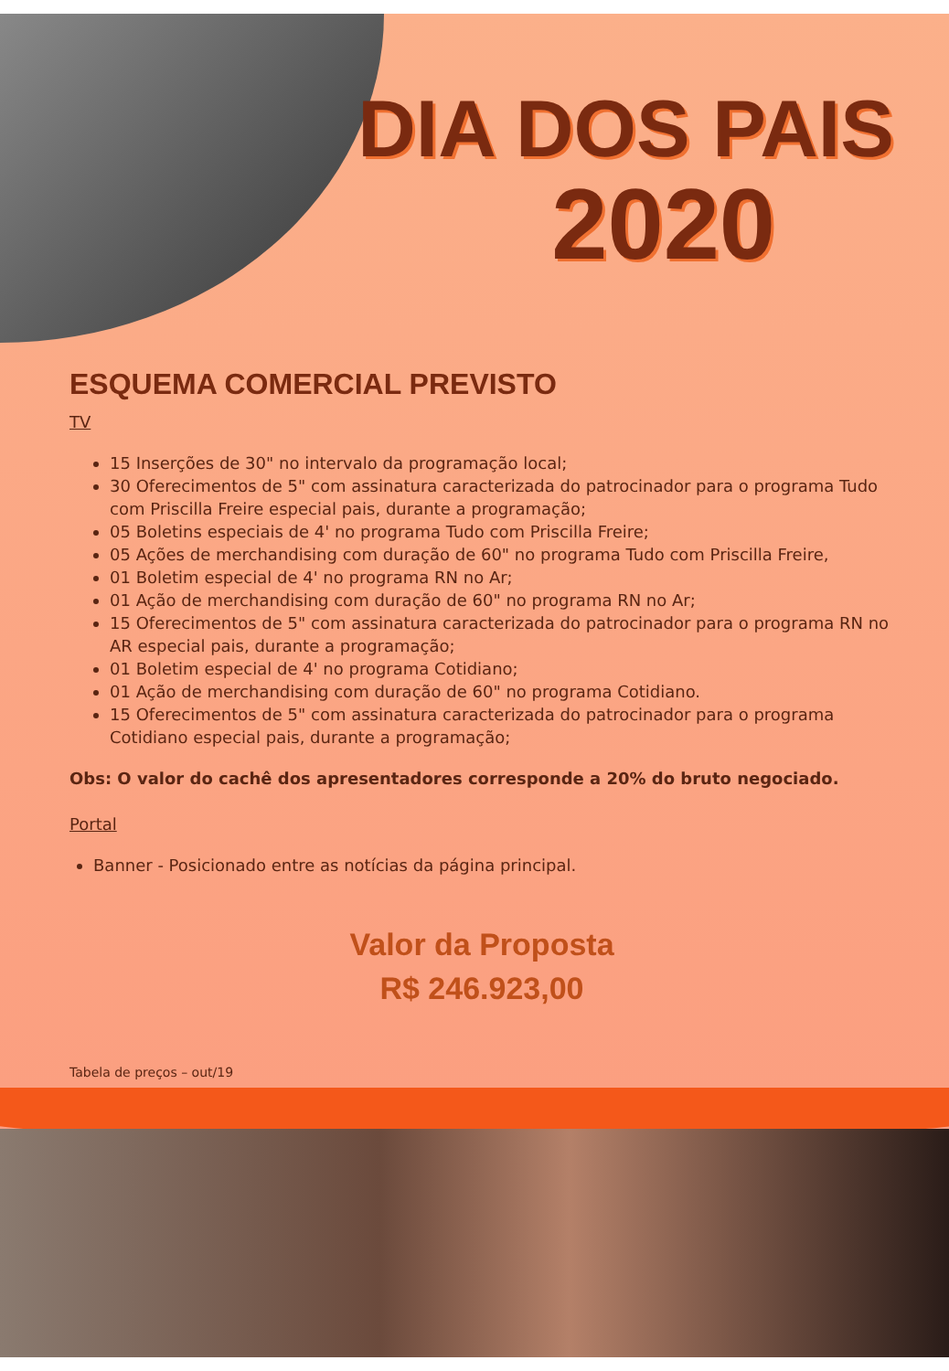DIA DOS PAIS
2020
ESQUEMA COMERCIAL PREVISTO
TV
15 Inserções de 30" no intervalo da programação local;
30 Oferecimentos de 5" com assinatura caracterizada do patrocinador para o programa Tudo com Priscilla Freire especial pais, durante a programação;
05 Boletins especiais de 4' no programa Tudo com Priscilla Freire;
05 Ações de merchandising com duração de 60" no programa Tudo com Priscilla Freire,
01 Boletim especial de 4' no programa RN no Ar;
01 Ação de merchandising com duração de 60" no programa RN no Ar;
15 Oferecimentos de 5" com assinatura caracterizada do patrocinador para o programa RN no AR especial pais, durante a programação;
01 Boletim especial de 4' no programa Cotidiano;
01 Ação de merchandising com duração de 60" no programa Cotidiano.
15 Oferecimentos de 5" com assinatura caracterizada do patrocinador para o programa Cotidiano especial pais, durante a programação;
Obs: O valor do cachê dos apresentadores corresponde a 20% do bruto negociado.
Portal
Banner - Posicionado entre as notícias da página principal.
Valor da Proposta
R$ 246.923,00
Tabela de preços – out/19